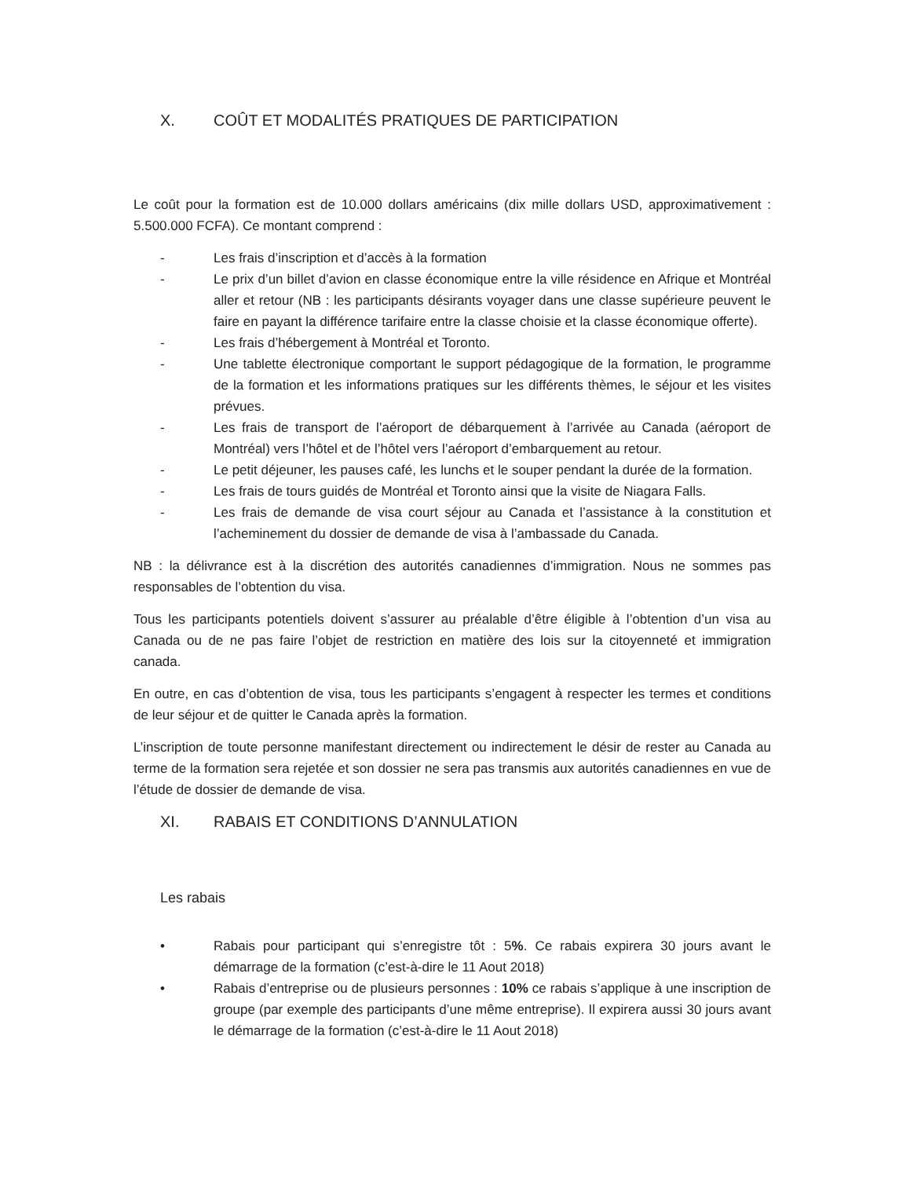X. COÛT ET MODALITÉS PRATIQUES DE PARTICIPATION
Le coût pour la formation est de 10.000 dollars américains (dix mille dollars USD, approximativement : 5.500.000 FCFA). Ce montant comprend :
- Les frais d’inscription et d’accès à la formation
- Le prix d’un billet d’avion en classe économique entre la ville résidence en Afrique et Montréal aller et retour (NB : les participants désirants voyager dans une classe supérieure peuvent le faire en payant la différence tarifaire entre la classe choisie et la classe économique offerte).
- Les frais d’hébergement à Montréal et Toronto.
- Une tablette électronique comportant le support pédagogique de la formation, le programme de la formation et les informations pratiques sur les différents thèmes, le séjour et les visites prévues.
- Les frais de transport de l’aéroport de débarquement à l’arrivée au Canada (aéroport de Montréal) vers l’hôtel et de l’hôtel vers l’aéroport d’embarquement au retour.
- Le petit déjeuner, les pauses café, les lunchs et le souper pendant la durée de la formation.
- Les frais de tours guidés de Montréal et Toronto ainsi que la visite de Niagara Falls.
- Les frais de demande de visa court séjour au Canada et l’assistance à la constitution et l’acheminement du dossier de demande de visa à l’ambassade du Canada.
NB : la délivrance est à la discrétion des autorités canadiennes d’immigration. Nous ne sommes pas responsables de l’obtention du visa.
Tous les participants potentiels doivent s’assurer au préalable d’être éligible à l’obtention d’un visa au Canada ou de ne pas faire l’objet de restriction en matière des lois sur la citoyenneté et immigration canada.
En outre, en cas d’obtention de visa, tous les participants s’engagent à respecter les termes et conditions de leur séjour et de quitter le Canada après la formation.
L’inscription de toute personne manifestant directement ou indirectement le désir de rester au Canada au terme de la formation sera rejetée et son dossier ne sera pas transmis aux autorités canadiennes en vue de l’étude de dossier de demande de visa.
XI. RABAIS ET CONDITIONS D’ANNULATION
Les rabais
• Rabais pour participant qui s’enregistre tôt : 5%. Ce rabais expirera 30 jours avant le démarrage de la formation (c’est-à-dire le 11 Aout 2018)
• Rabais d’entreprise ou de plusieurs personnes : 10% ce rabais s’applique à une inscription de groupe (par exemple des participants d’une même entreprise). Il expirera aussi 30 jours avant le démarrage de la formation (c’est-à-dire le 11 Aout 2018)